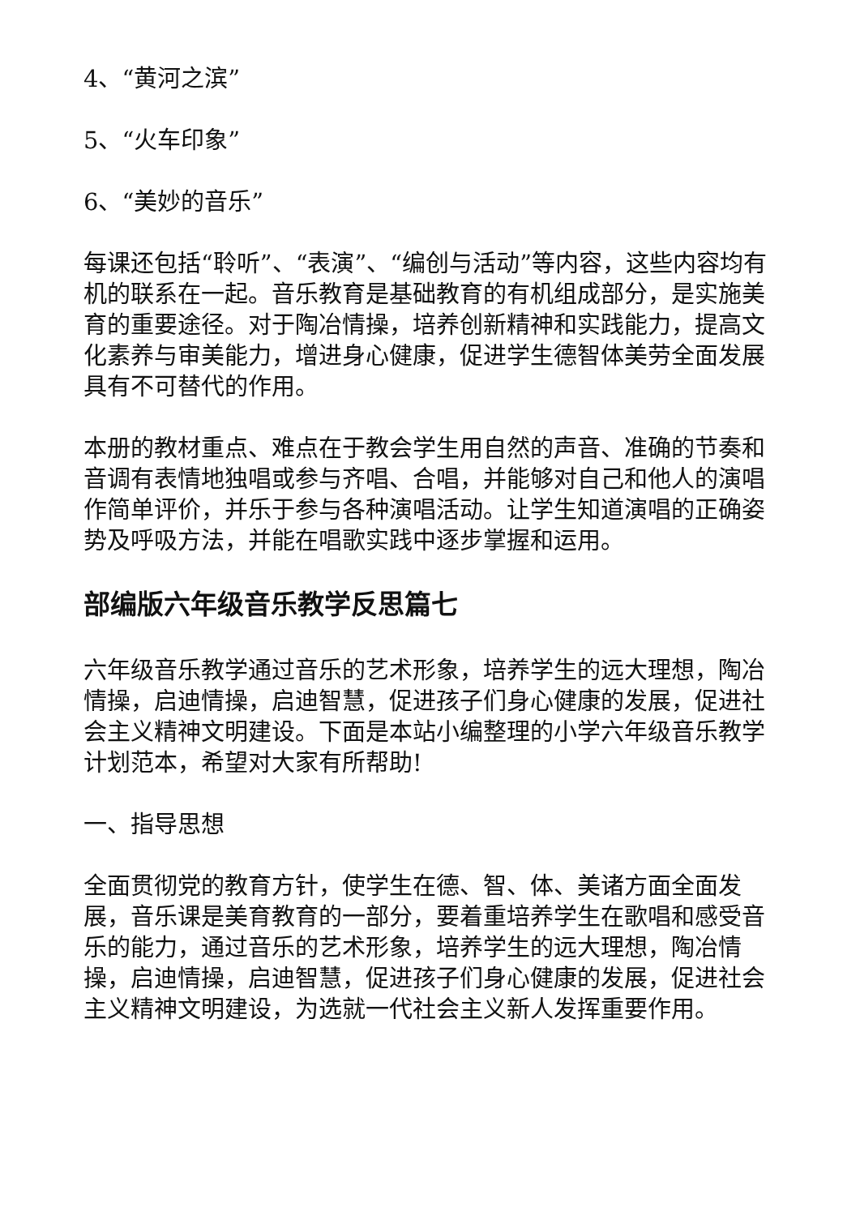4、“黄河之滨”
5、“火车印象”
6、“美妙的音乐”
每课还包括“聆听”、“表演”、“编创与活动”等内容，这些内容均有机的联系在一起。音乐教育是基础教育的有机组成部分，是实施美育的重要途径。对于陶冶情操，培养创新精神和实践能力，提高文化素养与审美能力，增进身心健康，促进学生德智体美劳全面发展具有不可替代的作用。
本册的教材重点、难点在于教会学生用自然的声音、准确的节奏和音调有表情地独唱或参与齐唱、合唱，并能够对自己和他人的演唱作简单评价，并乐于参与各种演唱活动。让学生知道演唱的正确姿势及呼吸方法，并能在唱歌实践中逐步掌握和运用。
部编版六年级音乐教学反思篇七
六年级音乐教学通过音乐的艺术形象，培养学生的远大理想，陶冶情操，启迪情操，启迪智慧，促进孩子们身心健康的发展，促进社会主义精神文明建设。下面是本站小编整理的小学六年级音乐教学计划范本，希望对大家有所帮助!
一、指导思想
全面贯彻党的教育方针，使学生在德、智、体、美诸方面全面发展，音乐课是美育教育的一部分，要着重培养学生在歌唱和感受音乐的能力，通过音乐的艺术形象，培养学生的远大理想，陶冶情操，启迪情操，启迪智慧，促进孩子们身心健康的发展，促进社会主义精神文明建设，为选就一代社会主义新人发挥重要作用。